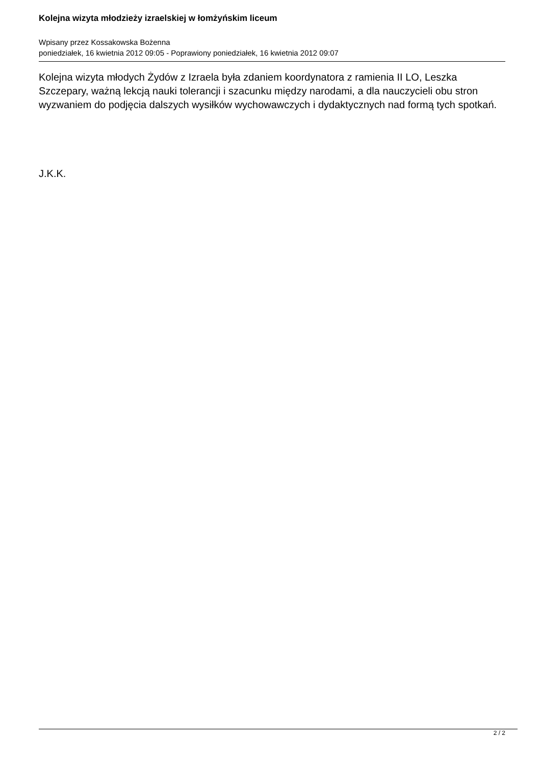Kolejna wizyta młodzieży izraelskiej w łomżyńskim liceum
Wpisany przez Kossakowska Bożenna
poniedziałek, 16 kwietnia 2012 09:05 - Poprawiony poniedziałek, 16 kwietnia 2012 09:07
Kolejna wizyta młodych Żydów z Izraela była zdaniem koordynatora z ramienia II LO, Leszka Szczepary, ważną lekcją nauki tolerancji i szacunku między narodami, a dla nauczycieli obu stron wyzwaniem do podjęcia dalszych wysiłków wychowawczych i dydaktycznych nad formą tych spotkań.
J.K.K.
2 / 2